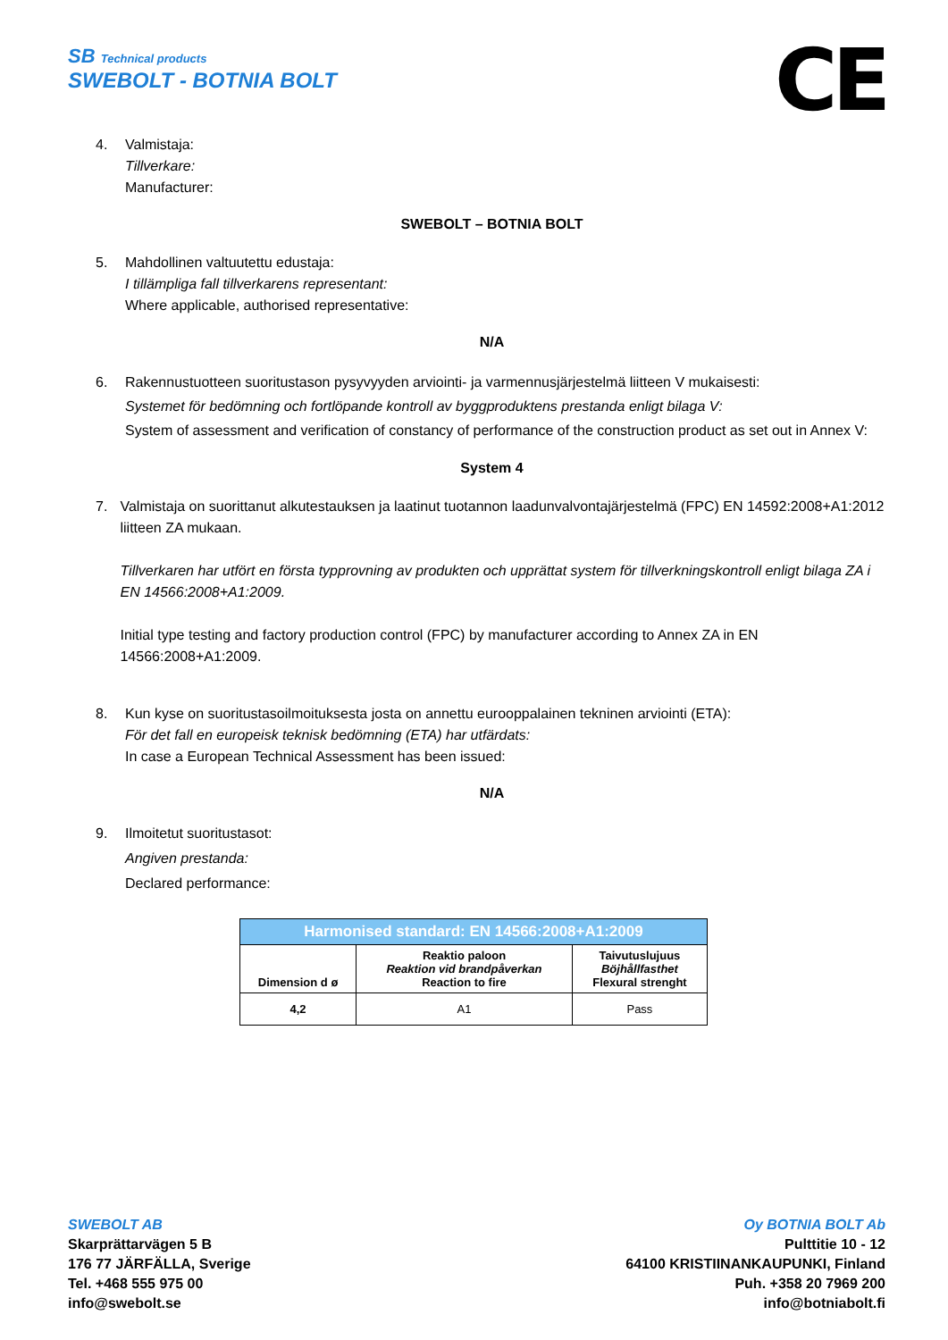SB Technical products
SWEBOLT - BOTNIA BOLT
CE
4. Valmistaja:
Tillverkare:
Manufacturer:
SWEBOLT – BOTNIA BOLT
5. Mahdollinen valtuutettu edustaja:
I tillämpliga fall tillverkarens representant:
Where applicable, authorised representative:
N/A
6. Rakennustuotteen suoritustason pysyvyyden arviointi- ja varmennusjärjestelmä liitteen V mukaisesti:
Systemet för bedömning och fortlöpande kontroll av byggproduktens prestanda enligt bilaga V:
System of assessment and verification of constancy of performance of the construction product as set out in Annex V:
System 4
7. Valmistaja on suorittanut alkutestauksen ja laatinut tuotannon laadunvalvontajärjestelmä (FPC) EN 14592:2008+A1:2012 liitteen ZA mukaan.
Tillverkaren har utfört en första typprovning av produkten och upprättat system för tillverkningskontroll enligt bilaga ZA i EN 14566:2008+A1:2009.
Initial type testing and factory production control (FPC) by manufacturer according to Annex ZA in EN 14566:2008+A1:2009.
8. Kun kyse on suoritustasoilmoituksesta josta on annettu eurooppalainen tekninen arviointi (ETA):
För det fall en europeisk teknisk bedömning (ETA) har utfärdats:
In case a European Technical Assessment has been issued:
N/A
9. Ilmoitetut suoritustasot:
Angiven prestanda:
Declared performance:
| Harmonised standard: EN 14566:2008+A1:2009 | | |
| --- | --- | --- |
| Dimension d ø | Reaktio paloon Reaktion vid brandpåverkan Reaction to fire | Taivutuslujuus Böjhållfasthet Flexural strenght |
| 4,2 | A1 | Pass |
SWEBOLT AB
Skarprättarvägen 5 B
176 77 JÄRFÄLLA, Sverige
Tel. +468 555 975 00
info@swebolt.se
Oy BOTNIA BOLT Ab
Pulttitie 10 - 12
64100 KRISTIINANKAUPUNKI, Finland
Puh. +358 20 7969 200
info@botniabolt.fi